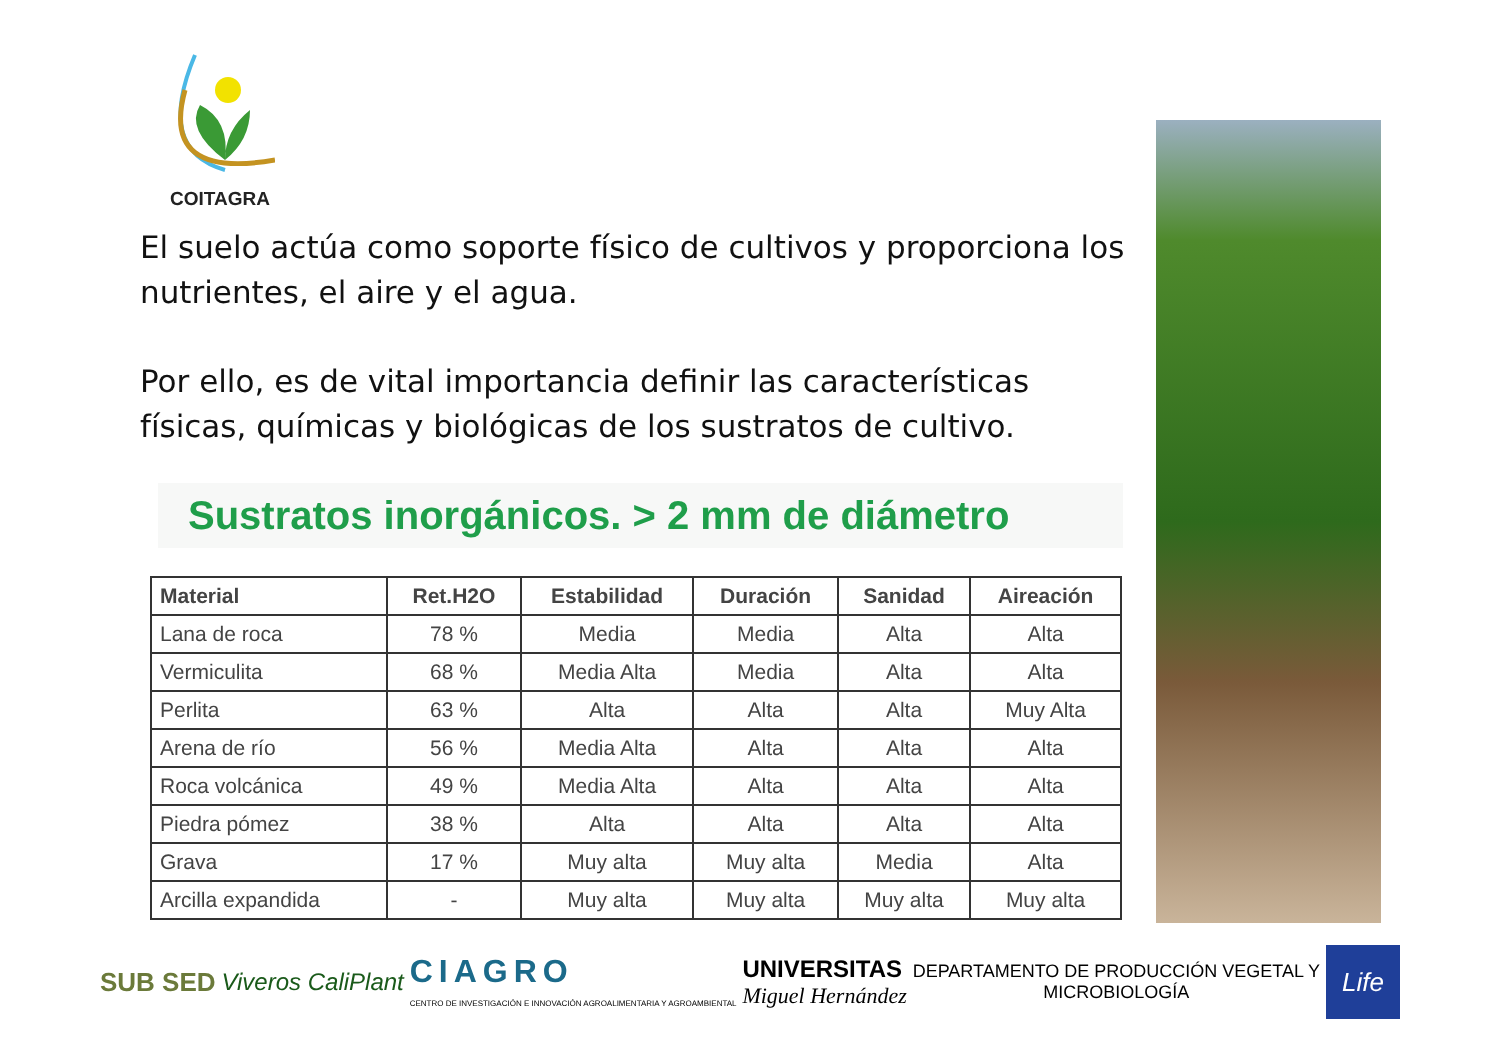COITAGRA
El suelo actúa como soporte físico de cultivos y proporciona los nutrientes, el aire y el agua.
Por ello, es de vital importancia definir las características físicas, químicas y biológicas de los sustratos de cultivo.
Sustratos inorgánicos. > 2 mm de diámetro
| Material | Ret.H2O | Estabilidad | Duración | Sanidad | Aireación |
| --- | --- | --- | --- | --- | --- |
| Lana de roca | 78 % | Media | Media | Alta | Alta |
| Vermiculita | 68 % | Media Alta | Media | Alta | Alta |
| Perlita | 63 % | Alta | Alta | Alta | Muy Alta |
| Arena de río | 56 % | Media Alta | Alta | Alta | Alta |
| Roca volcánica | 49 % | Media Alta | Alta | Alta | Alta |
| Piedra pómez | 38 % | Alta | Alta | Alta | Alta |
| Grava | 17 % | Muy alta | Muy alta | Media | Alta |
| Arcilla expandida | - | Muy alta | Muy alta | Muy alta | Muy alta |
SUB SED Viveros CaliPlant
CIAGRO
CENTRO DE INVESTIGACIÓN E INNOVACIÓN AGROALIMENTARIA Y AGROAMBIENTAL
UNIVERSITAS
Miguel Hernández
DEPARTAMENTO DE PRODUCCIÓN VEGETAL Y
MICROBIOLOGÍA
Life